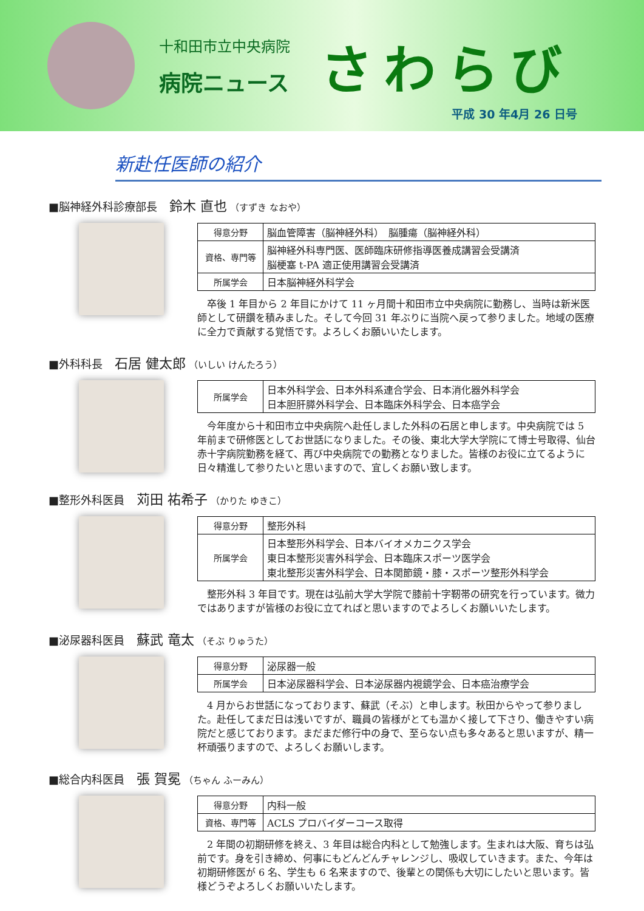十和田市立中央病院
病院ニュース
さわらび
平成 30 年4月 26 日号
新赴任医師の紹介
■脳神経外科診療部長 鈴木 直也 （すずき なおや）
| 得意分野 | 脳血管障害（脳神経外科） 脳腫瘍（脳神経外科） |
| 資格、専門等 | 脳神経外科専門医、医師臨床研修指導医養成講習会受講済 脳梗塞 t-PA 適正使用講習会受講済 |
| 所属学会 | 日本脳神経外科学会 |
卒後 1 年目から 2 年目にかけて 11 ヶ月間十和田市立中央病院に勤務し、当時は新米医師として研鑽を積みました。そして今回 31 年ぶりに当院へ戻って参りました。地域の医療に全力で貢献する覚悟です。よろしくお願いいたします。
■外科科長 石居 健太郎 （いしい けんたろう）
| 所属学会 | 日本外科学会、日本外科系連合学会、日本消化器外科学会 日本胆肝膵外科学会、日本臨床外科学会、日本癌学会 |
今年度から十和田市立中央病院へ赴任しました外科の石居と申します。中央病院では 5 年前まで研修医としてお世話になりました。その後、東北大学大学院にて博士号取得、仙台赤十字病院勤務を経て、再び中央病院での勤務となりました。皆様のお役に立てるように日々精進して参りたいと思いますので、宜しくお願い致します。
■整形外科医員 苅田 祐希子 （かりた ゆきこ）
| 得意分野 | 整形外科 |
| 所属学会 | 日本整形外科学会、日本バイオメカニクス学会 東日本整形災害外科学会、日本臨床スポーツ医学会 東北整形災害外科学会、日本関節鏡・膝・スポーツ整形外科学会 |
整形外科 3 年目です。現在は弘前大学大学院で膝前十字靭帯の研究を行っています。微力ではありますが皆様のお役に立てればと思いますのでよろしくお願いいたします。
■泌尿器科医員 蘇武 竜太 （そぶ りゅうた）
| 得意分野 | 泌尿器一般 |
| 所属学会 | 日本泌尿器科学会、日本泌尿器内視鏡学会、日本癌治療学会 |
4 月からお世話になっております、蘇武（そぶ）と申します。秋田からやって参りました。赴任してまだ日は浅いですが、職員の皆様がとても温かく接して下さり、働きやすい病院だと感じております。まだまだ修行中の身で、至らない点も多々あると思いますが、精一杯頑張りますので、よろしくお願いします。
■総合内科医員 張 賀冕 （ちゃん ふーみん）
| 得意分野 | 内科一般 |
| 資格、専門等 | ACLS プロバイダーコース取得 |
2 年間の初期研修を終え、3 年目は総合内科として勉強します。生まれは大阪、育ちは弘前です。身を引き締め、何事にもどんどんチャレンジし、吸収していきます。また、今年は初期研修医が 6 名、学生も 6 名来ますので、後輩との関係も大切にしたいと思います。皆様どうぞよろしくお願いいたします。